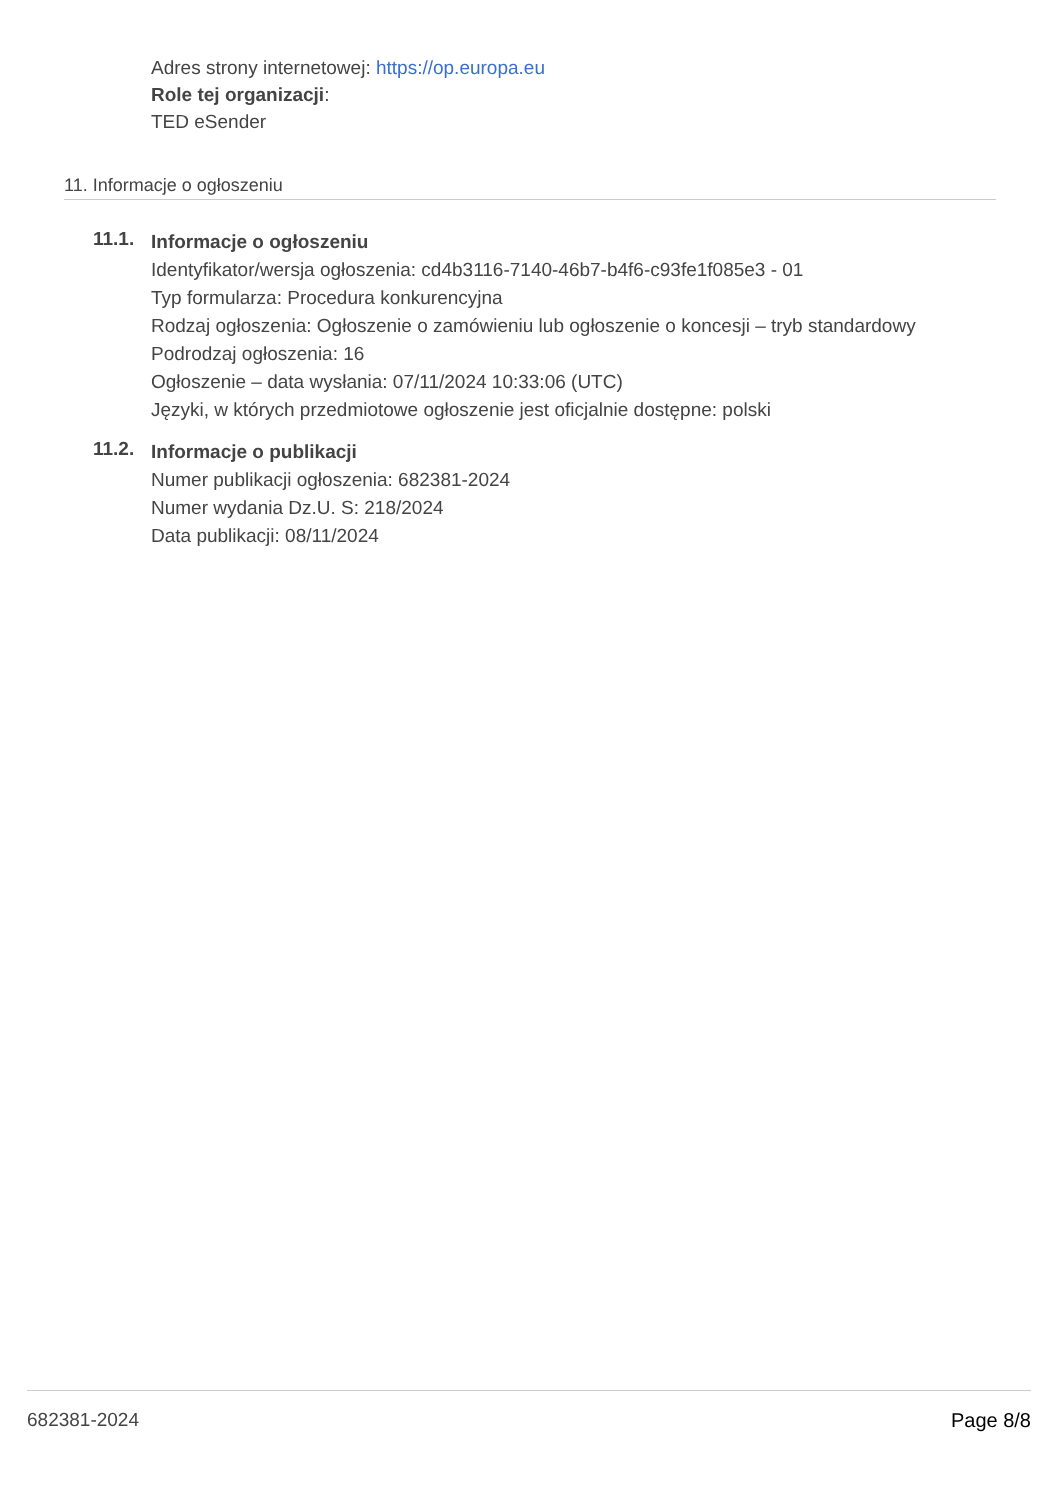Adres strony internetowej: https://op.europa.eu
Role tej organizacji:
TED eSender
11. Informacje o ogłoszeniu
11.1.
Informacje o ogłoszeniu
Identyfikator/wersja ogłoszenia: cd4b3116-7140-46b7-b4f6-c93fe1f085e3 - 01
Typ formularza: Procedura konkurencyjna
Rodzaj ogłoszenia: Ogłoszenie o zamówieniu lub ogłoszenie o koncesji – tryb standardowy
Podrodzaj ogłoszenia: 16
Ogłoszenie – data wysłania: 07/11/2024 10:33:06 (UTC)
Języki, w których przedmiotowe ogłoszenie jest oficjalnie dostępne: polski
11.2.
Informacje o publikacji
Numer publikacji ogłoszenia: 682381-2024
Numer wydania Dz.U. S: 218/2024
Data publikacji: 08/11/2024
682381-2024 Page 8/8